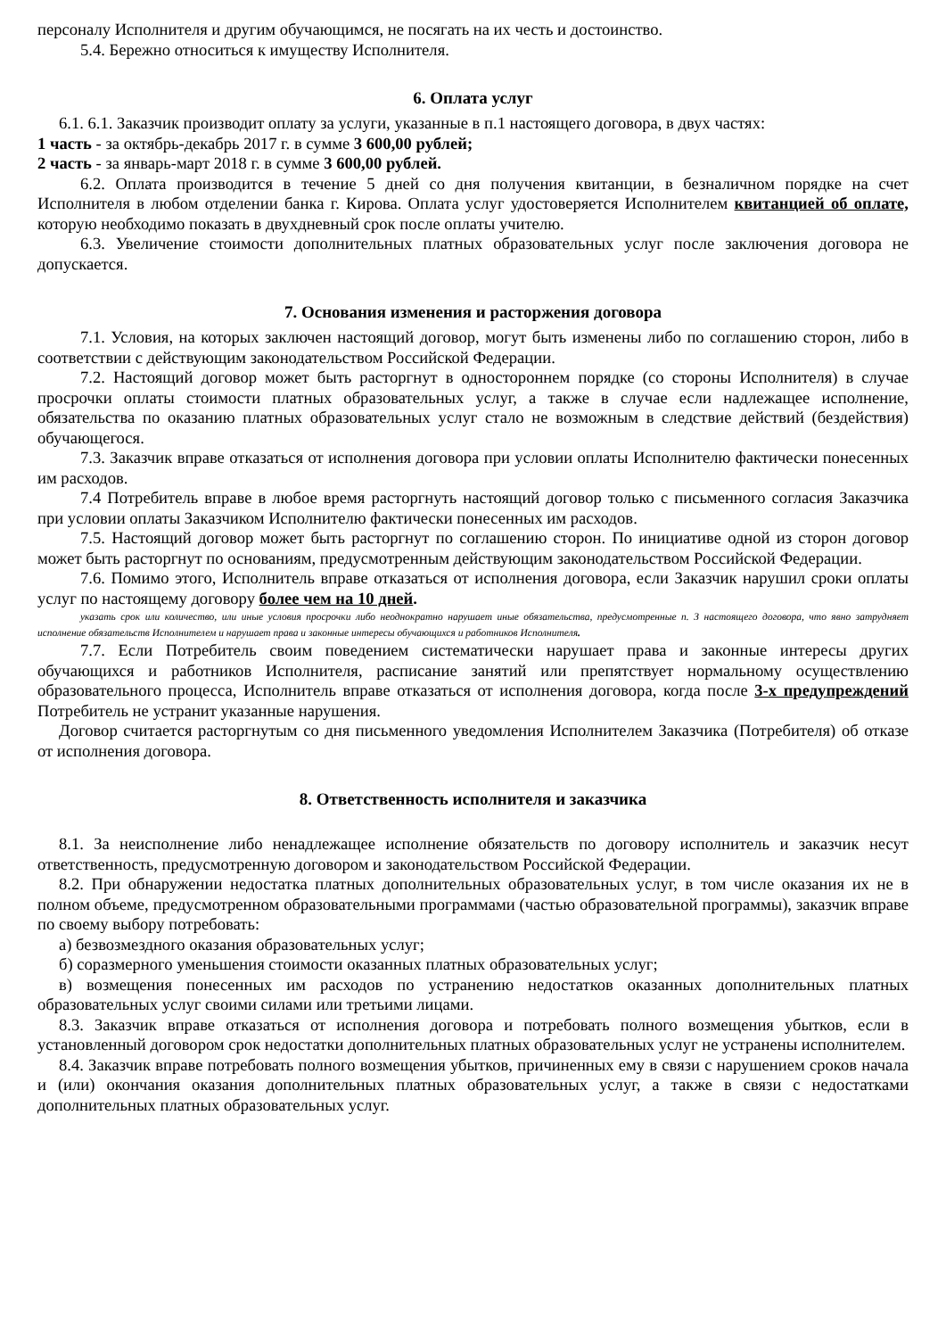персоналу Исполнителя и другим обучающимся, не посягать на их честь и достоинство.
5.4. Бережно относиться к имуществу Исполнителя.
6. Оплата услуг
6.1. 6.1. Заказчик производит оплату за услуги, указанные в п.1 настоящего договора, в двух частях:
1 часть - за октябрь-декабрь 2017 г. в сумме 3 600,00 рублей;
2 часть - за январь-март 2018 г. в сумме 3 600,00 рублей.
6.2. Оплата производится в течение 5 дней со дня получения квитанции, в безналичном порядке на счет Исполнителя в любом отделении банка г. Кирова. Оплата услуг удостоверяется Исполнителем квитанцией об оплате, которую необходимо показать в двухдневный срок после оплаты учителю.
6.3. Увеличение стоимости дополнительных платных образовательных услуг после заключения договора не допускается.
7. Основания изменения и расторжения договора
7.1. Условия, на которых заключен настоящий договор, могут быть изменены либо по соглашению сторон, либо в соответствии с действующим законодательством Российской Федерации.
7.2. Настоящий договор может быть расторгнут в одностороннем порядке (со стороны Исполнителя) в случае просрочки оплаты стоимости платных образовательных услуг, а также в случае если надлежащее исполнение, обязательства по оказанию платных образовательных услуг стало не возможным в следствие действий (бездействия) обучающегося.
7.3. Заказчик вправе отказаться от исполнения договора при условии оплаты Исполнителю фактически понесенных им расходов.
7.4 Потребитель вправе в любое время расторгнуть настоящий договор только с письменного согласия Заказчика при условии оплаты Заказчиком Исполнителю фактически понесенных им расходов.
7.5. Настоящий договор может быть расторгнут по соглашению сторон. По инициативе одной из сторон договор может быть расторгнут по основаниям, предусмотренным действующим законодательством Российской Федерации.
7.6. Помимо этого, Исполнитель вправе отказаться от исполнения договора, если Заказчик нарушил сроки оплаты услуг по настоящему договору более чем на 10 дней.
указать срок или количество, или иные условия просрочки либо неоднократно нарушает иные обязательства, предусмотренные п. 3 настоящего договора, что явно затрудняет исполнение обязательств Исполнителем и нарушает права и законные интересы обучающихся и работников Исполнителя.
7.7. Если Потребитель своим поведением систематически нарушает права и законные интересы других обучающихся и работников Исполнителя, расписание занятий или препятствует нормальному осуществлению образовательного процесса, Исполнитель вправе отказаться от исполнения договора, когда после 3-х предупреждений Потребитель не устранит указанные нарушения.
Договор считается расторгнутым со дня письменного уведомления Исполнителем Заказчика (Потребителя) об отказе от исполнения договора.
8. Ответственность исполнителя и заказчика
8.1. За неисполнение либо ненадлежащее исполнение обязательств по договору исполнитель и заказчик несут ответственность, предусмотренную договором и законодательством Российской Федерации.
8.2. При обнаружении недостатка платных дополнительных образовательных услуг, в том числе оказания их не в полном объеме, предусмотренном образовательными программами (частью образовательной программы), заказчик вправе по своему выбору потребовать:
а) безвозмездного оказания образовательных услуг;
б) соразмерного уменьшения стоимости оказанных платных образовательных услуг;
в) возмещения понесенных им расходов по устранению недостатков оказанных дополнительных платных образовательных услуг своими силами или третьими лицами.
8.3. Заказчик вправе отказаться от исполнения договора и потребовать полного возмещения убытков, если в установленный договором срок недостатки дополнительных платных образовательных услуг не устранены исполнителем.
8.4. Заказчик вправе потребовать полного возмещения убытков, причиненных ему в связи с нарушением сроков начала и (или) окончания оказания дополнительных платных образовательных услуг, а также в связи с недостатками дополнительных платных образовательных услуг.